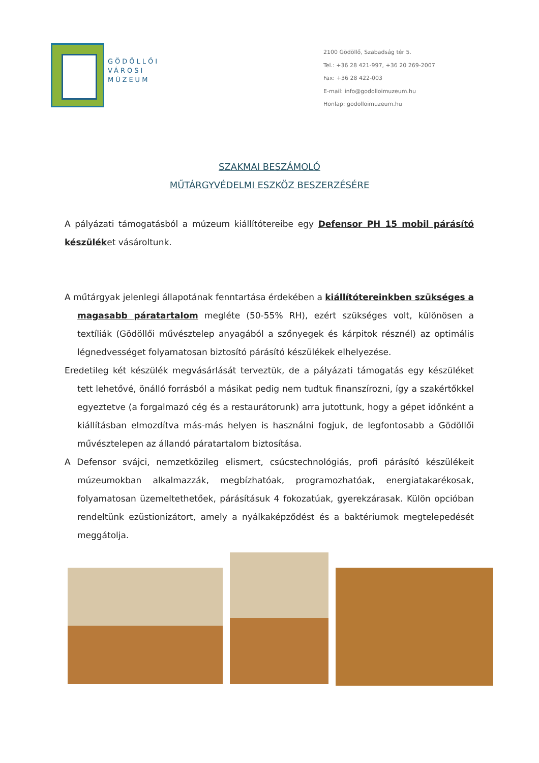GÖDÖLLŐI
VÁROSI
MÚZEUM
2100 Gödöllő, Szabadság tér 5.
Tel.: +36 28 421-997, +36 20 269-2007
Fax: +36 28 422-003
E-mail: info@godolloimuzeum.hu
Honlap: godolloimuzeum.hu
SZAKMAI BESZÁMOLÓ
MŰTÁRGYVÉDELMI ESZKÖZ BESZERZÉSÉRE
A pályázati támogatásból a múzeum kiállítótereibe egy Defensor PH 15 mobil párásító készüléket vásároltunk.
A műtárgyak jelenlegi állapotának fenntartása érdekében a kiállítótereinkben szükséges a magasabb páratartalom megléte (50-55% RH), ezért szükséges volt, különösen a textíliák (Gödöllői művésztelep anyagából a szőnyegek és kárpitok résznél) az optimális légnedvességet folyamatosan biztosító párásító készülékek elhelyezése.
Eredetileg két készülék megvásárlását terveztük, de a pályázati támogatás egy készüléket tett lehetővé, önálló forrásból a másikat pedig nem tudtuk finanszírozni, így a szakértőkkel egyeztetve (a forgalmazó cég és a restaurátorunk) arra jutottunk, hogy a gépet időnként a kiállításban elmozdítva más-más helyen is használni fogjuk, de legfontosabb a Gödöllői művésztelepen az állandó páratartalom biztosítása.
A Defensor svájci, nemzetközileg elismert, csúcstechnológiás, profi párásító készülékeit múzeumokban alkalmazzák, megbízhatóak, programozhatóak, energiatakarékosak, folyamatosan üzemeltethetőek, párásításuk 4 fokozatúak, gyerekzárasak. Külön opcióban rendeltünk ezüstionizátort, amely a nyálkaképződést és a baktériumok megtelepedését meggátolja.